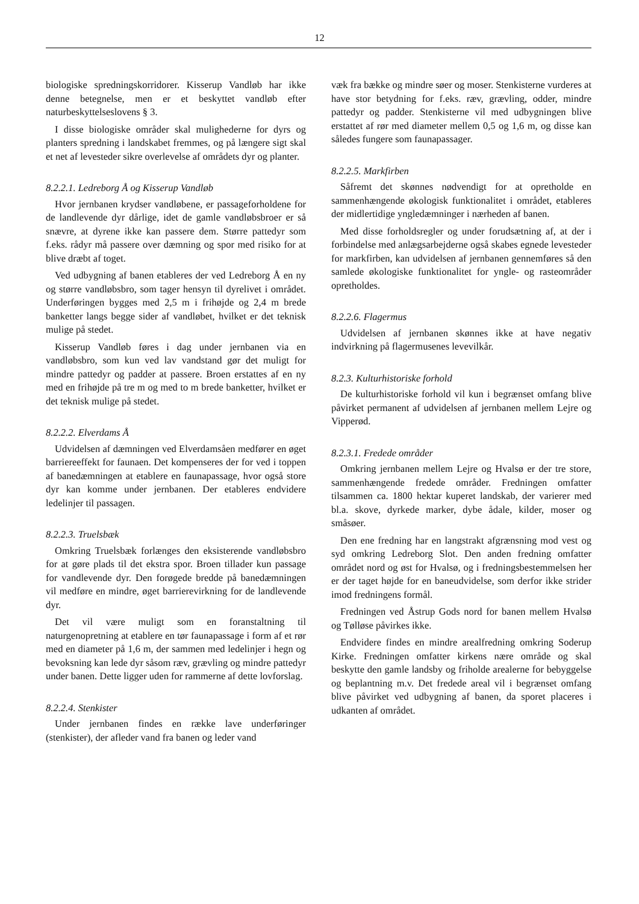12
biologiske spredningskorridorer. Kisserup Vandløb har ikke denne betegnelse, men er et beskyttet vandløb efter naturbeskyttelseslovens § 3.
I disse biologiske områder skal mulighederne for dyrs og planters spredning i landskabet fremmes, og på længere sigt skal et net af levesteder sikre overlevelse af områdets dyr og planter.
8.2.2.1. Ledreborg Å og Kisserup Vandløb
Hvor jernbanen krydser vandløbene, er passageforholdene for de landlevende dyr dårlige, idet de gamle vandløbsbroer er så snævre, at dyrene ikke kan passere dem. Større pattedyr som f.eks. rådyr må passere over dæmning og spor med risiko for at blive dræbt af toget.
Ved udbygning af banen etableres der ved Ledreborg Å en ny og større vandløbsbro, som tager hensyn til dyrelivet i området. Underføringen bygges med 2,5 m i frihøjde og 2,4 m brede banketter langs begge sider af vandløbet, hvilket er det teknisk mulige på stedet.
Kisserup Vandløb føres i dag under jernbanen via en vandløbsbro, som kun ved lav vandstand gør det muligt for mindre pattedyr og padder at passere. Broen erstattes af en ny med en frihøjde på tre m og med to m brede banketter, hvilket er det teknisk mulige på stedet.
8.2.2.2. Elverdams Å
Udvidelsen af dæmningen ved Elverdamsåen medfører en øget barriereeffekt for faunaen. Det kompenseres der for ved i toppen af banedæmningen at etablere en faunapassage, hvor også store dyr kan komme under jernbanen. Der etableres endvidere ledelinjer til passagen.
8.2.2.3. Truelsbæk
Omkring Truelsbæk forlænges den eksisterende vandløbsbro for at gøre plads til det ekstra spor. Broen tillader kun passage for vandlevende dyr. Den forøgede bredde på banedæmningen vil medføre en mindre, øget barrierevirkning for de landlevende dyr.
Det vil være muligt som en foranstaltning til naturgenopretning at etablere en tør faunapassage i form af et rør med en diameter på 1,6 m, der sammen med ledelinjer i hegn og bevoksning kan lede dyr såsom ræv, grævling og mindre pattedyr under banen. Dette ligger uden for rammerne af dette lovforslag.
8.2.2.4. Stenkister
Under jernbanen findes en række lave underføringer (stenkister), der afleder vand fra banen og leder vand
væk fra bække og mindre søer og moser. Stenkisterne vurderes at have stor betydning for f.eks. ræv, grævling, odder, mindre pattedyr og padder. Stenkisterne vil med udbygningen blive erstattet af rør med diameter mellem 0,5 og 1,6 m, og disse kan således fungere som faunapassager.
8.2.2.5. Markfirben
Såfremt det skønnes nødvendigt for at opretholde en sammenhængende økologisk funktionalitet i området, etableres der midlertidige yngledæmninger i nærheden af banen.
Med disse forholdsregler og under forudsætning af, at der i forbindelse med anlægsarbejderne også skabes egnede levesteder for markfirben, kan udvidelsen af jernbanen gennemføres så den samlede økologiske funktionalitet for yngle- og rasteområder opretholdes.
8.2.2.6. Flagermus
Udvidelsen af jernbanen skønnes ikke at have negativ indvirkning på flagermusenes levevilkår.
8.2.3. Kulturhistoriske forhold
De kulturhistoriske forhold vil kun i begrænset omfang blive påvirket permanent af udvidelsen af jernbanen mellem Lejre og Vipperød.
8.2.3.1. Fredede områder
Omkring jernbanen mellem Lejre og Hvalsø er der tre store, sammenhængende fredede områder. Fredningen omfatter tilsammen ca. 1800 hektar kuperet landskab, der varierer med bl.a. skove, dyrkede marker, dybe ådale, kilder, moser og småsøer.
Den ene fredning har en langstrakt afgrænsning mod vest og syd omkring Ledreborg Slot. Den anden fredning omfatter området nord og øst for Hvalsø, og i fredningsbestemmelsen her er der taget højde for en baneudvidelse, som derfor ikke strider imod fredningens formål.
Fredningen ved Åstrup Gods nord for banen mellem Hvalsø og Tølløse påvirkes ikke.
Endvidere findes en mindre arealfredning omkring Soderup Kirke. Fredningen omfatter kirkens nære område og skal beskytte den gamle landsby og friholde arealerne for bebyggelse og beplantning m.v. Det fredede areal vil i begrænset omfang blive påvirket ved udbygning af banen, da sporet placeres i udkanten af området.